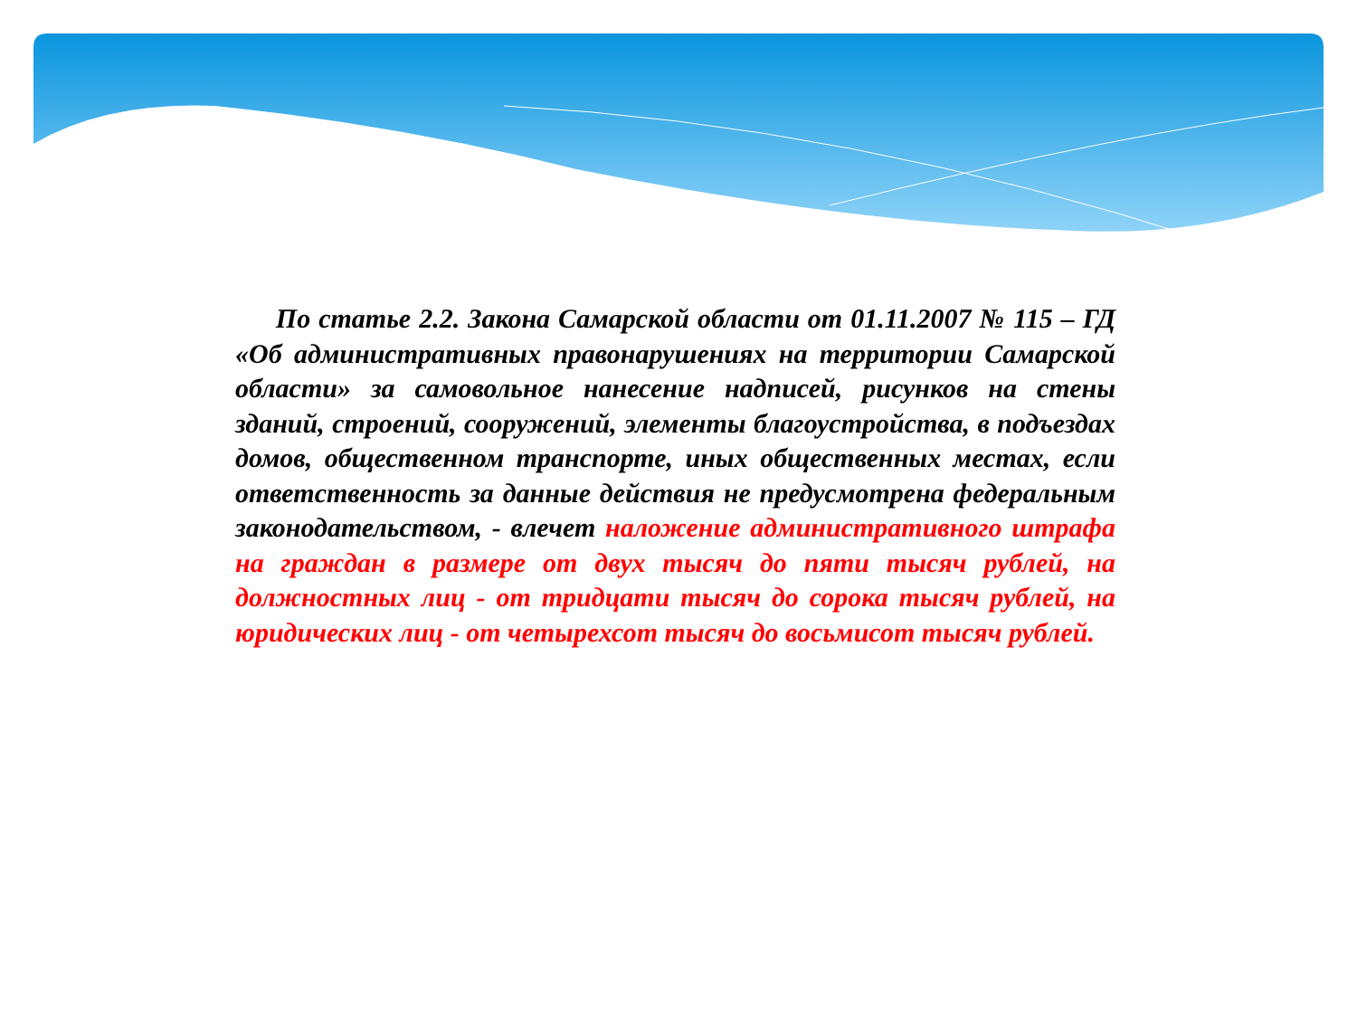По статье 2.2. Закона Самарской области от 01.11.2007 № 115 – ГД «Об административных правонарушениях на территории Самарской области» за самовольное нанесение надписей, рисунков на стены зданий, строений, сооружений, элементы благоустройства, в подъездах домов, общественном транспорте, иных общественных местах, если ответственность за данные действия не предусмотрена федеральным законодательством, - влечет наложение административного штрафа на граждан в размере от двух тысяч до пяти тысяч рублей, на должностных лиц - от тридцати тысяч до сорока тысяч рублей, на юридических лиц - от четырехсот тысяч до восьмисот тысяч рублей.